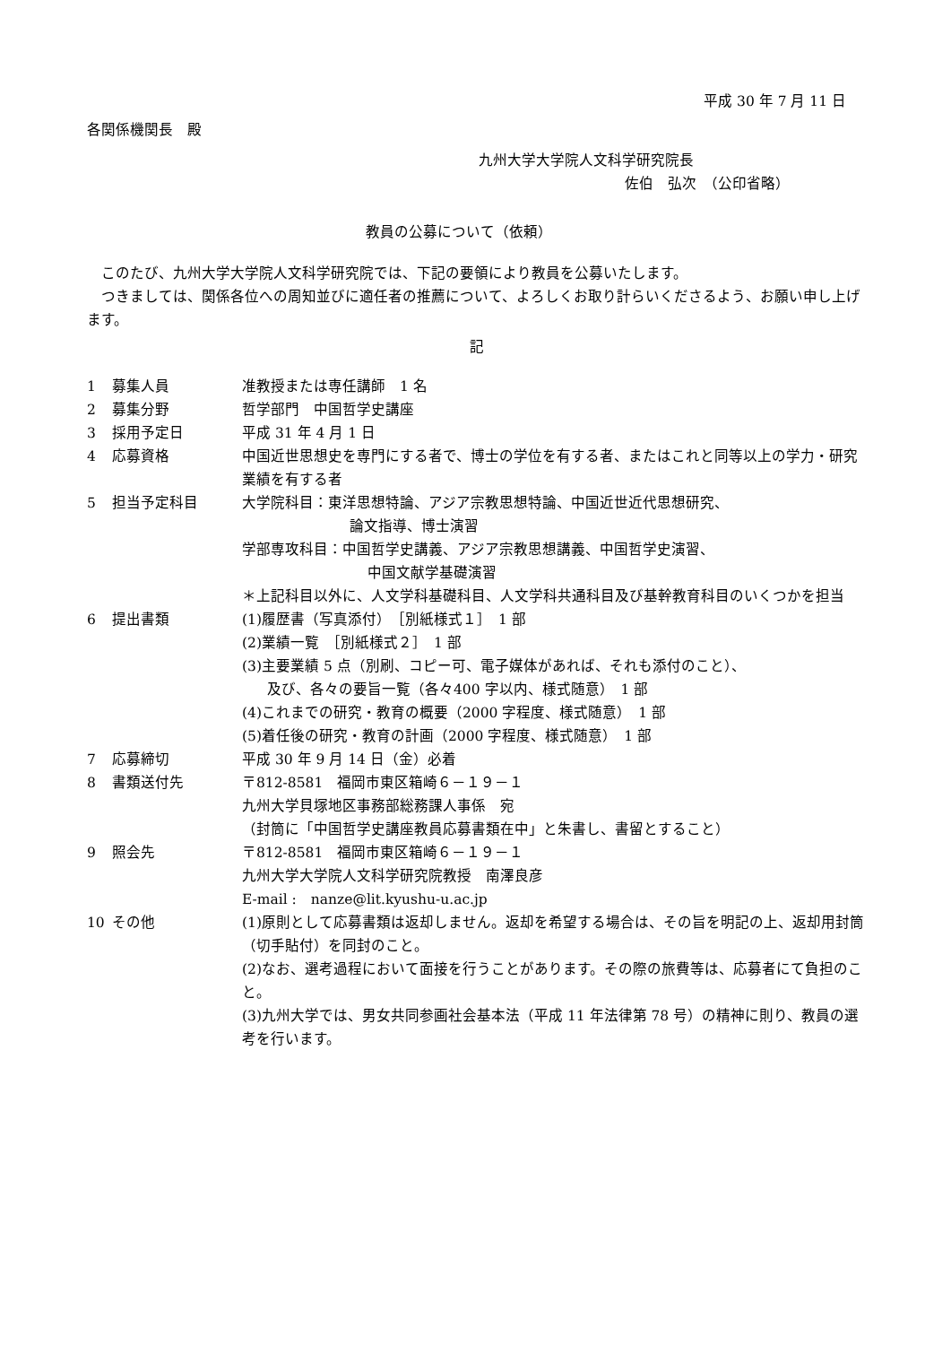平成 30 年 7 月 11 日
各関係機関長　殿
九州大学大学院人文科学研究院長
佐伯　弘次　（公印省略）
教員の公募について（依頼）
　このたび、九州大学大学院人文科学研究院では、下記の要領により教員を公募いたします。
　つきましては、関係各位への周知並びに適任者の推薦について、よろしくお取り計らいくださるよう、お願い申し上げます。
記
| 1 | 募集人員 | 准教授または専任講師 1 名 |
| 2 | 募集分野 | 哲学部門 中国哲学史講座 |
| 3 | 採用予定日 | 平成 31 年 4 月 1 日 |
| 4 | 応募資格 | 中国近世思想史を専門にする者で、博士の学位を有する者、またはこれと同等以上の学力・研究業績を有する者 |
| 5 | 担当予定科目 | 大学院科目：東洋思想特論、アジア宗教思想特論、中国近世近代思想研究、 論文指導、博士演習 学部専攻科目：中国哲学史講義、アジア宗教思想講義、中国哲学史演習、 中国文献学基礎演習 ＊上記科目以外に、人文学科基礎科目、人文学科共通科目及び基幹教育科目のいくつかを担当 |
| 6 | 提出書類 | (1)履歴書（写真添付） ［別紙様式１］ 1 部 (2)業績一覧 ［別紙様式２］ 1 部 (3)主要業績 5 点（別刷、コピー可、電子媒体があれば、それも添付のこと）、 及び、各々の要旨一覧（各々400 字以内、様式随意） 1 部 (4)これまでの研究・教育の概要（2000 字程度、様式随意） 1 部 (5)着任後の研究・教育の計画（2000 字程度、様式随意） 1 部 |
| 7 | 応募締切 | 平成 30 年 9 月 14 日（金）必着 |
| 8 | 書類送付先 | 〒812-8581 福岡市東区箱崎６－１９－１ 九州大学貝塚地区事務部総務課人事係 宛 （封筒に「中国哲学史講座教員応募書類在中」と朱書し、書留とすること） |
| 9 | 照会先 | 〒812-8581 福岡市東区箱崎６－１９－１ 九州大学大学院人文科学研究院教授 南澤良彦 E-mail : nanze@lit.kyushu-u.ac.jp |
| 10 | その他 | (1)原則として応募書類は返却しません。返却を希望する場合は、その旨を明記の上、返却用封筒（切手貼付）を同封のこと。 (2)なお、選考過程において面接を行うことがあります。その際の旅費等は、応募者にて負担のこと。 (3)九州大学では、男女共同参画社会基本法（平成 11 年法律第 78 号）の精神に則り、教員の選考を行います。 |